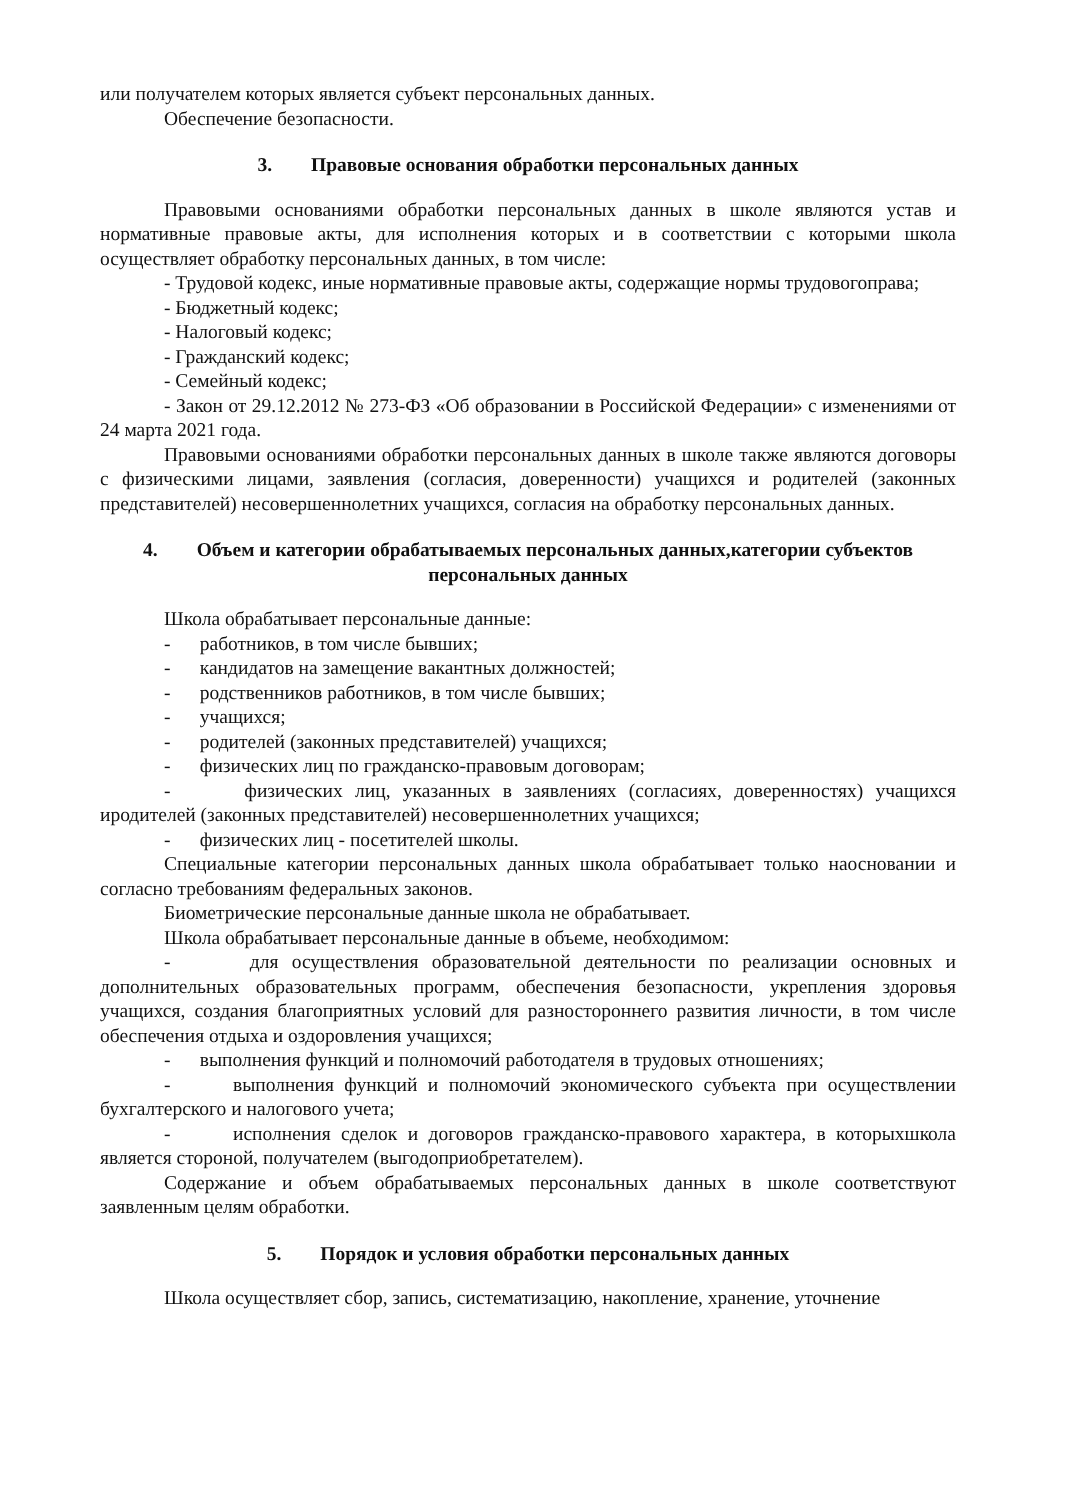или получателем которых является субъект персональных данных.
Обеспечение безопасности.
3. Правовые основания обработки персональных данных
Правовыми основаниями обработки персональных данных в школе являются устав и нормативные правовые акты, для исполнения которых и в соответствии с которыми школа осуществляет обработку персональных данных, в том числе:
- Трудовой кодекс, иные нормативные правовые акты, содержащие нормы трудовогоправа;
- Бюджетный кодекс;
- Налоговый кодекс;
- Гражданский кодекс;
- Семейный кодекс;
- Закон от 29.12.2012 № 273-ФЗ «Об образовании в Российской Федерации» с изменениями от 24 марта 2021 года.
Правовыми основаниями обработки персональных данных в школе также являются договоры с физическими лицами, заявления (согласия, доверенности) учащихся и родителей (законных представителей) несовершеннолетних учащихся, согласия на обработку персональных данных.
4. Объем и категории обрабатываемых персональных данных,категории субъектов персональных данных
Школа обрабатывает персональные данные:
- работников, в том числе бывших;
- кандидатов на замещение вакантных должностей;
- родственников работников, в том числе бывших;
- учащихся;
- родителей (законных представителей) учащихся;
- физических лиц по гражданско-правовым договорам;
- физических лиц, указанных в заявлениях (согласиях, доверенностях) учащихся иродителей (законных представителей) несовершеннолетних учащихся;
- физических лиц - посетителей школы.
Специальные категории персональных данных школа обрабатывает только наосновании и согласно требованиям федеральных законов.
Биометрические персональные данные школа не обрабатывает.
Школа обрабатывает персональные данные в объеме, необходимом:
- для осуществления образовательной деятельности по реализации основных и дополнительных образовательных программ, обеспечения безопасности, укрепления здоровья учащихся, создания благоприятных условий для разностороннего развития личности, в том числе обеспечения отдыха и оздоровления учащихся;
- выполнения функций и полномочий работодателя в трудовых отношениях;
- выполнения функций и полномочий экономического субъекта при осуществлении бухгалтерского и налогового учета;
- исполнения сделок и договоров гражданско-правового характера, в которыхшкола является стороной, получателем (выгодоприобретателем).
Содержание и объем обрабатываемых персональных данных в школе соответствуют заявленным целям обработки.
5. Порядок и условия обработки персональных данных
Школа осуществляет сбор, запись, систематизацию, накопление, хранение, уточнение